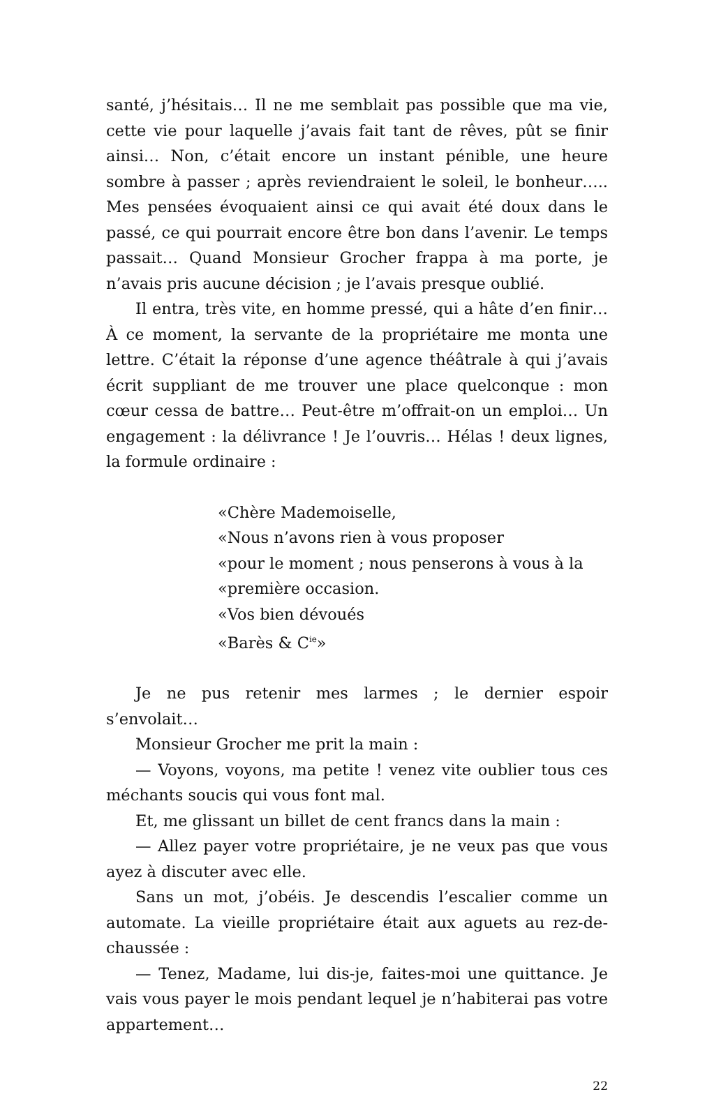santé, j’hésitais… Il ne me semblait pas possible que ma vie, cette vie pour laquelle j’avais fait tant de rêves, pût se finir ainsi… Non, c’était encore un instant pénible, une heure sombre à passer ; après reviendraient le soleil, le bonheur….. Mes pensées évoquaient ainsi ce qui avait été doux dans le passé, ce qui pourrait encore être bon dans l’avenir. Le temps passait… Quand Monsieur Grocher frappa à ma porte, je n’avais pris aucune décision ; je l’avais presque oublié.
Il entra, très vite, en homme pressé, qui a hâte d’en finir… À ce moment, la servante de la propriétaire me monta une lettre. C’était la réponse d’une agence théâtrale à qui j’avais écrit suppliant de me trouver une place quelconque : mon cœur cessa de battre… Peut-être m’offrait-on un emploi… Un engagement : la délivrance ! Je l’ouvris… Hélas ! deux lignes, la formule ordinaire :
«Chère Mademoiselle,
«Nous n’avons rien à vous proposer
«pour le moment ; nous penserons à vous à la
«première occasion.
«Vos bien dévoués
«Barès & C<sup>ie</sup>»
Je ne pus retenir mes larmes ; le dernier espoir s’envolait…
Monsieur Grocher me prit la main :
— Voyons, voyons, ma petite ! venez vite oublier tous ces méchants soucis qui vous font mal.
Et, me glissant un billet de cent francs dans la main :
— Allez payer votre propriétaire, je ne veux pas que vous ayez à discuter avec elle.
Sans un mot, j’obéis. Je descendis l’escalier comme un automate. La vieille propriétaire était aux aguets au rez-de-chaussée :
— Tenez, Madame, lui dis-je, faites-moi une quittance. Je vais vous payer le mois pendant lequel je n’habiterai pas votre appartement…
22